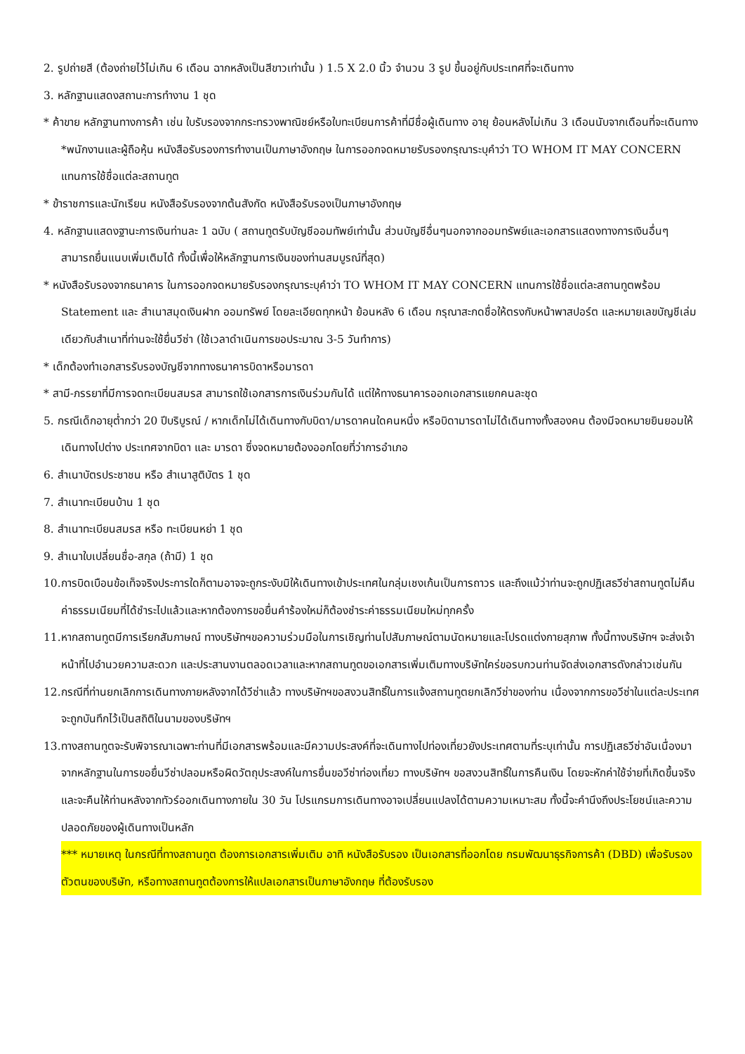2. รูปถ่ายสี (ต้องถ่ายไว้ไม่เกิน 6 เดือน ฉากหลังเป็นสีขาวเท่านั้น ) 1.5 X 2.0 นิ้ว จำนวน 3 รูป ขึ้นอยู่กับประเทศที่จะเดินทาง
3. หลักฐานแสดงสถานะการทำงาน 1 ชุด
* ค้าขาย หลักฐานทางการค้า เช่น ใบรับรองจากกระทรวงพาณิชย์หรือใบทะเบียนการค้าที่มีชื่อผู้เดินทาง อายุ ย้อนหลังไม่เกิน 3 เดือนนับจากเดือนที่จะเดินทาง *พนักงานและผู้ถือหุ้น หนังสือรับรองการทำงานเป็นภาษาอังกฤษ ในการออกจดหมายรับรองกรุณาระบุคำว่า TO WHOM IT MAY CONCERN แทนการใช้ชื่อแต่ละสถานทูต
* ข้าราชการและนักเรียน หนังสือรับรองจากต้นสังกัด หนังสือรับรองเป็นภาษาอังกฤษ
4. หลักฐานแสดงฐานะการเงินท่านละ 1 ฉบับ ( สถานทูตรับบัญชีออมทัพย์เท่านั้น ส่วนบัญชีอื่นๆนอกจากออมทรัพย์และเอกสารแสดงทางการเงินอื่นๆ สามารถยื่นแนบเพิ่มเติมได้ ทั้งนี้เพื่อให้หลักฐานการเงินของท่านสมบูรณ์ที่สุด)
* หนังสือรับรองจากธนาคาร ในการออกจดหมายรับรองกรุณาระบุคำว่า TO WHOM IT MAY CONCERN แทนการใช้ชื่อแต่ละสถานทูตพร้อม Statement และ สำเนาสมุดเงินฝาก ออมทรัพย์ โดยละเอียดทุกหน้า ย้อนหลัง 6 เดือน กรุณาสะกดชื่อให้ตรงกับหน้าพาสปอร์ต และหมายเลขบัญชีเล่มเดียวกับสำเนาที่ท่านจะใช้ยื่นวีซ่า (ใช้เวลาดำเนินการขอประมาณ 3-5 วันทำการ)
* เด็กต้องทำเอกสารรับรองบัญชีจากทางธนาคารบิดาหรือมารดา
* สามี-ภรรยาที่มีการจดทะเบียนสมรส สามารถใช้เอกสารการเงินร่วมกันได้ แต่ให้ทางธนาคารออกเอกสารแยกคนละชุด
5. กรณีเด็กอายุต่ำกว่า 20 ปีบริบูรณ์ / หากเด็กไม่ได้เดินทางกับบิดา/มารดาคนใดคนหนึ่ง หรือบิดามารดาไม่ได้เดินทางทั้งสองคน ต้องมีจดหมายยินยอมให้เดินทางไปต่าง ประเทศจากบิดา และ มารดา ซึ่งจดหมายต้องออกโดยที่ว่าการอำเภอ
6. สำเนาบัตรประชาชน หรือ สำเนาสูติบัตร 1 ชุด
7. สำเนาทะเบียนบ้าน 1 ชุด
8. สำเนาทะเบียนสมรส หรือ ทะเบียนหย่า 1 ชุด
9. สำเนาใบเปลี่ยนชื่อ-สกุล (ถ้ามี) 1 ชุด
10.การบิดเบือนข้อเท็จจริงประการใดก็ตามอาจจะถูกระงับมิให้เดินทางเข้าประเทศในกลุ่มเชงเก้นเป็นการถาวร และถึงแม้ว่าท่านจะถูกปฏิเสธวีซ่าสถานทูตไม่คืนค่าธรรมเนียมที่ได้ชำระไปแล้วและหากต้องการขอยื่นคำร้องใหม่ก็ต้องชำระค่าธรรมเนียมใหม่ทุกครั้ง
11.หากสถานทูตมีการเรียกสัมภาษณ์ ทางบริษัทฯขอความร่วมมือในการเชิญท่านไปสัมภาษณ์ตามนัดหมายและโปรดแต่งกายสุภาพ ทั้งนี้ทางบริษัทฯ จะส่งเจ้าหน้าที่ไปอำนวยความสะดวก และประสานงานตลอดเวลาและหากสถานทูตขอเอกสารเพิ่มเติมทางบริษัทใคร่ขอรบกวนท่านจัดส่งเอกสารดังกล่าวเช่นกัน
12.กรณีที่ท่านยกเลิกการเดินทางภายหลังจากได้วีซ่าแล้ว ทางบริษัทฯขอสงวนสิทธิ์ในการแจ้งสถานทูตยกเลิกวีซ่าของท่าน เนื่องจากการขอวีซ่าในแต่ละประเทศจะถูกบันทึกไว้เป็นสถิติในนามของบริษัทฯ
13.ทางสถานทูตจะรับพิจารณาเฉพาะท่านที่มีเอกสารพร้อมและมีความประสงค์ที่จะเดินทางไปท่องเที่ยวยังประเทศตามที่ระบุเท่านั้น การปฏิเสธวีซ่าอันเนื่องมาจากหลักฐานในการขอยื่นวีซ่าปลอมหรือผิดวัตถุประสงค์ในการยื่นขอวีซ่าท่องเที่ยว ทางบริษัทฯ ขอสงวนสิทธิ์ในการคืนเงิน โดยจะหักค่าใช้จ่ายที่เกิดขึ้นจริงและจะคืนให้ท่านหลังจากทัวร์ออกเดินทางภายใน 30 วัน โปรแกรมการเดินทางอาจเปลี่ยนแปลงได้ตามความเหมาะสม ทั้งนี้จะคำนึงถึงประโยชน์และความปลอดภัยของผู้เดินทางเป็นหลัก
*** หมายเหตุ ในกรณีที่ทางสถานทูต ต้องการเอกสารเพิ่มเติม อาทิ หนังสือรับรอง เป็นเอกสารที่ออกโดย กรมพัฒนาธุรกิจการค้า (DBD) เพื่อรับรองตัวตนของบริษัท, หรือทางสถานทูตต้องการให้แปลเอกสารเป็นภาษาอังกฤษ ที่ต้องรับรอง